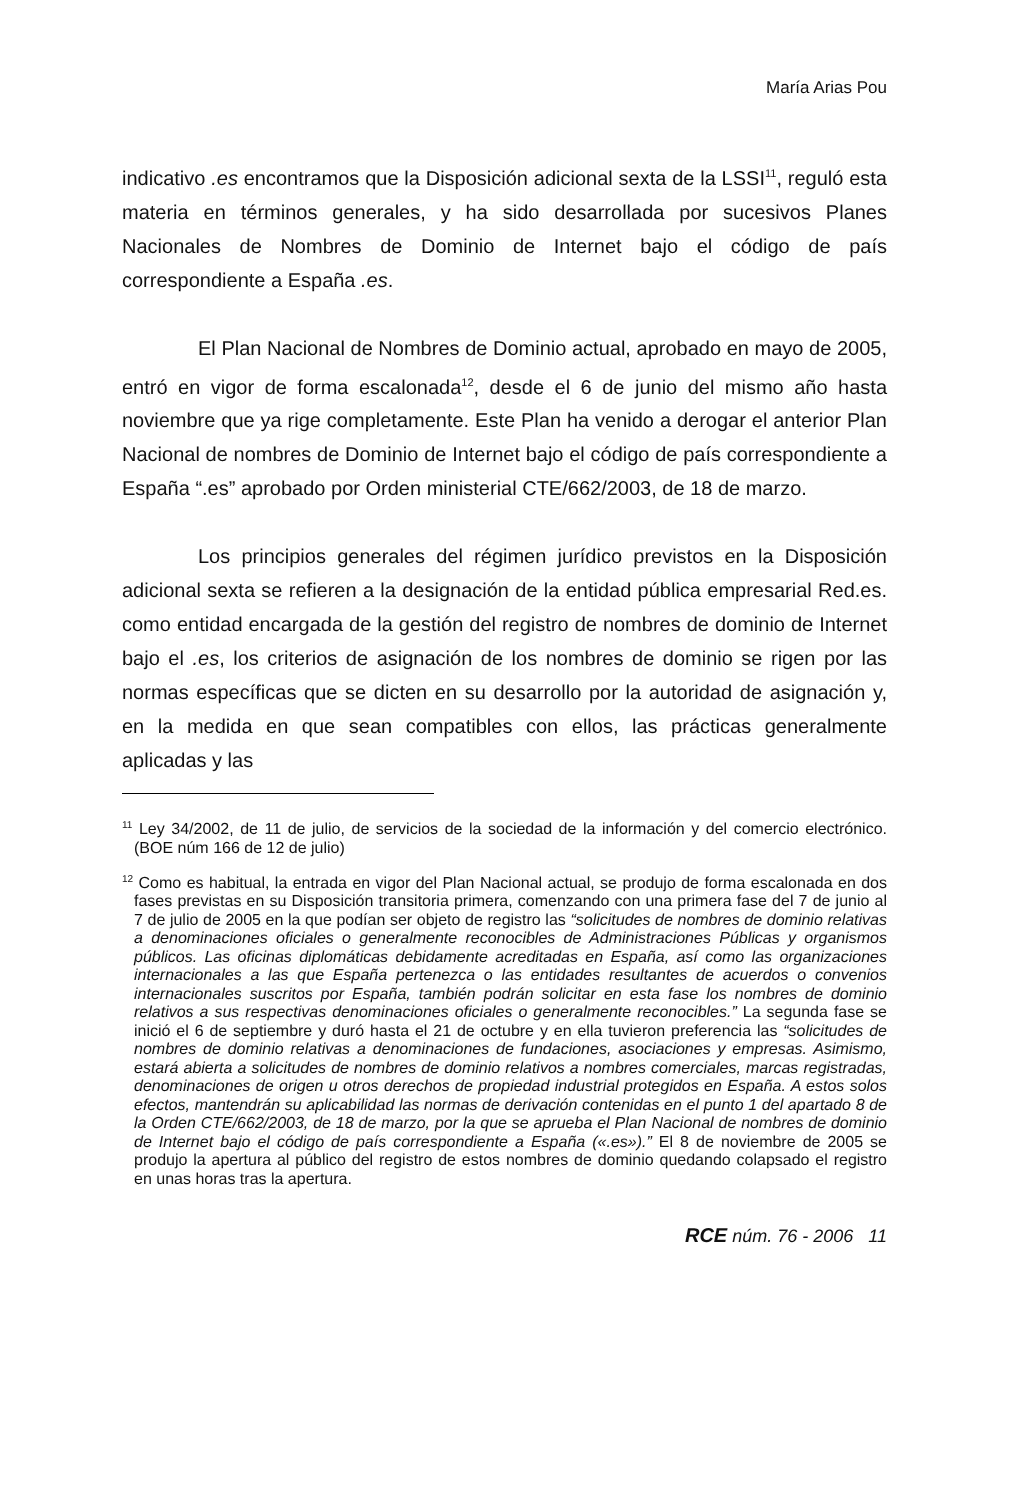María Arias Pou
indicativo .es encontramos que la Disposición adicional sexta de la LSSI<sup>11</sup>, reguló esta materia en términos generales, y ha sido desarrollada por sucesivos Planes Nacionales de Nombres de Dominio de Internet bajo el código de país correspondiente a España .es.
El Plan Nacional de Nombres de Dominio actual, aprobado en mayo de 2005, entró en vigor de forma escalonada<sup>12</sup>, desde el 6 de junio del mismo año hasta noviembre que ya rige completamente. Este Plan ha venido a derogar el anterior Plan Nacional de nombres de Dominio de Internet bajo el código de país correspondiente a España “.es” aprobado por Orden ministerial CTE/662/2003, de 18 de marzo.
Los principios generales del régimen jurídico previstos en la Disposición adicional sexta se refieren a la designación de la entidad pública empresarial Red.es. como entidad encargada de la gestión del registro de nombres de dominio de Internet bajo el .es, los criterios de asignación de los nombres de dominio se rigen por las normas específicas que se dicten en su desarrollo por la autoridad de asignación y, en la medida en que sean compatibles con ellos, las prácticas generalmente aplicadas y las
<sup>11</sup> Ley 34/2002, de 11 de julio, de servicios de la sociedad de la información y del comercio electrónico. (BOE núm 166 de 12 de julio)
<sup>12</sup> Como es habitual, la entrada en vigor del Plan Nacional actual, se produjo de forma escalonada en dos fases previstas en su Disposición transitoria primera, comenzando con una primera fase del 7 de junio al 7 de julio de 2005 en la que podían ser objeto de registro las “solicitudes de nombres de dominio relativas a denominaciones oficiales o generalmente reconocibles de Administraciones Públicas y organismos públicos. Las oficinas diplomáticas debidamente acreditadas en España, así como las organizaciones internacionales a las que España pertenezca o las entidades resultantes de acuerdos o convenios internacionales suscritos por España, también podrán solicitar en esta fase los nombres de dominio relativos a sus respectivas denominaciones oficiales o generalmente reconocibles.” La segunda fase se inició el 6 de septiembre y duró hasta el 21 de octubre y en ella tuvieron preferencia las “solicitudes de nombres de dominio relativas a denominaciones de fundaciones, asociaciones y empresas. Asimismo, estará abierta a solicitudes de nombres de dominio relativos a nombres comerciales, marcas registradas, denominaciones de origen u otros derechos de propiedad industrial protegidos en España. A estos solos efectos, mantendrán su aplicabilidad las normas de derivación contenidas en el punto 1 del apartado 8 de la Orden CTE/662/2003, de 18 de marzo, por la que se aprueba el Plan Nacional de nombres de dominio de Internet bajo el código de país correspondiente a España («.es»).” El 8 de noviembre de 2005 se produjo la apertura al público del registro de estos nombres de dominio quedando colapsado el registro en unas horas tras la apertura.
RCE núm. 76 - 2006 11